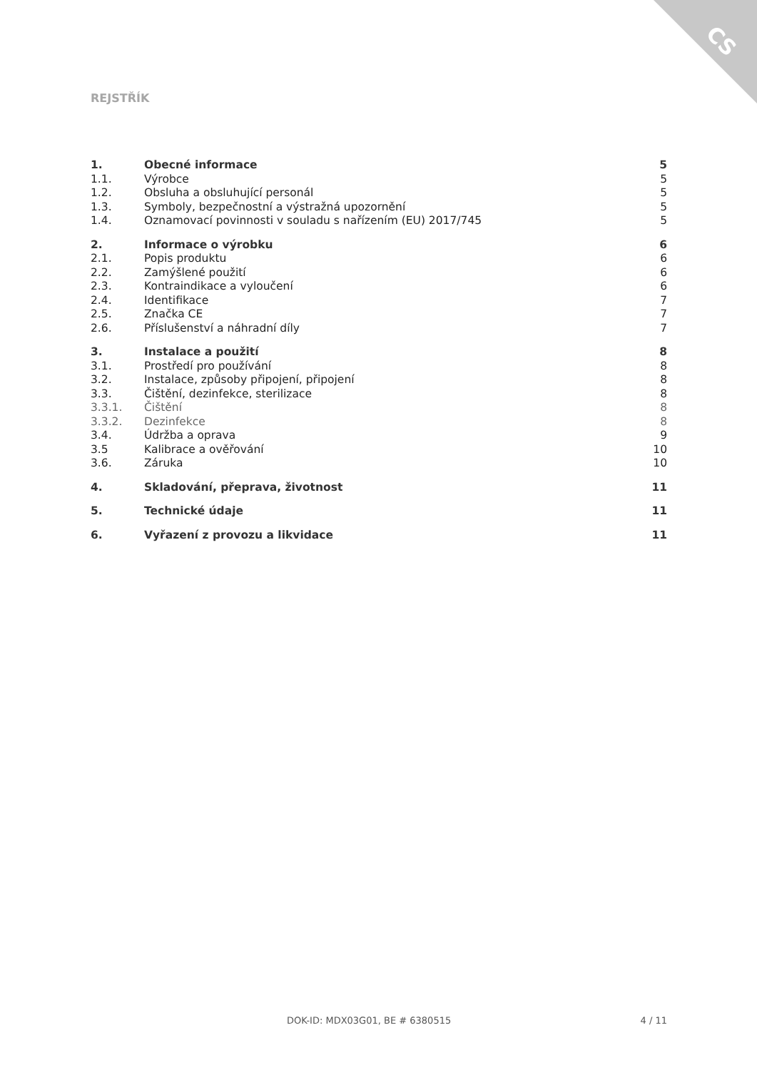CS
REJSTŘÍK
| 1. | Obecné informace | 5 |
| 1.1. | Výrobce | 5 |
| 1.2. | Obsluha a obsluhující personál | 5 |
| 1.3. | Symboly, bezpečnostní a výstražná upozornění | 5 |
| 1.4. | Oznamovací povinnosti v souladu s nařízením (EU) 2017/745 | 5 |
| 2. | Informace o výrobku | 6 |
| 2.1. | Popis produktu | 6 |
| 2.2. | Zamýšlené použití | 6 |
| 2.3. | Kontraindikace a vyloučení | 6 |
| 2.4. | Identifikace | 7 |
| 2.5. | Značka CE | 7 |
| 2.6. | Příslušenství a náhradní díly | 7 |
| 3. | Instalace a použití | 8 |
| 3.1. | Prostředí pro používání | 8 |
| 3.2. | Instalace, způsoby připojení, připojení | 8 |
| 3.3. | Čištění, dezinfekce, sterilizace | 8 |
| 3.3.1. | Čištění | 8 |
| 3.3.2. | Dezinfekce | 8 |
| 3.4. | Údržba a oprava | 9 |
| 3.5 | Kalibrace a ověřování | 10 |
| 3.6. | Záruka | 10 |
| 4. | Skladování, přeprava, životnost | 11 |
| 5. | Technické údaje | 11 |
| 6. | Vyřazení z provozu a likvidace | 11 |
DOK-ID: MDX03G01, BE # 6380515 4 / 11